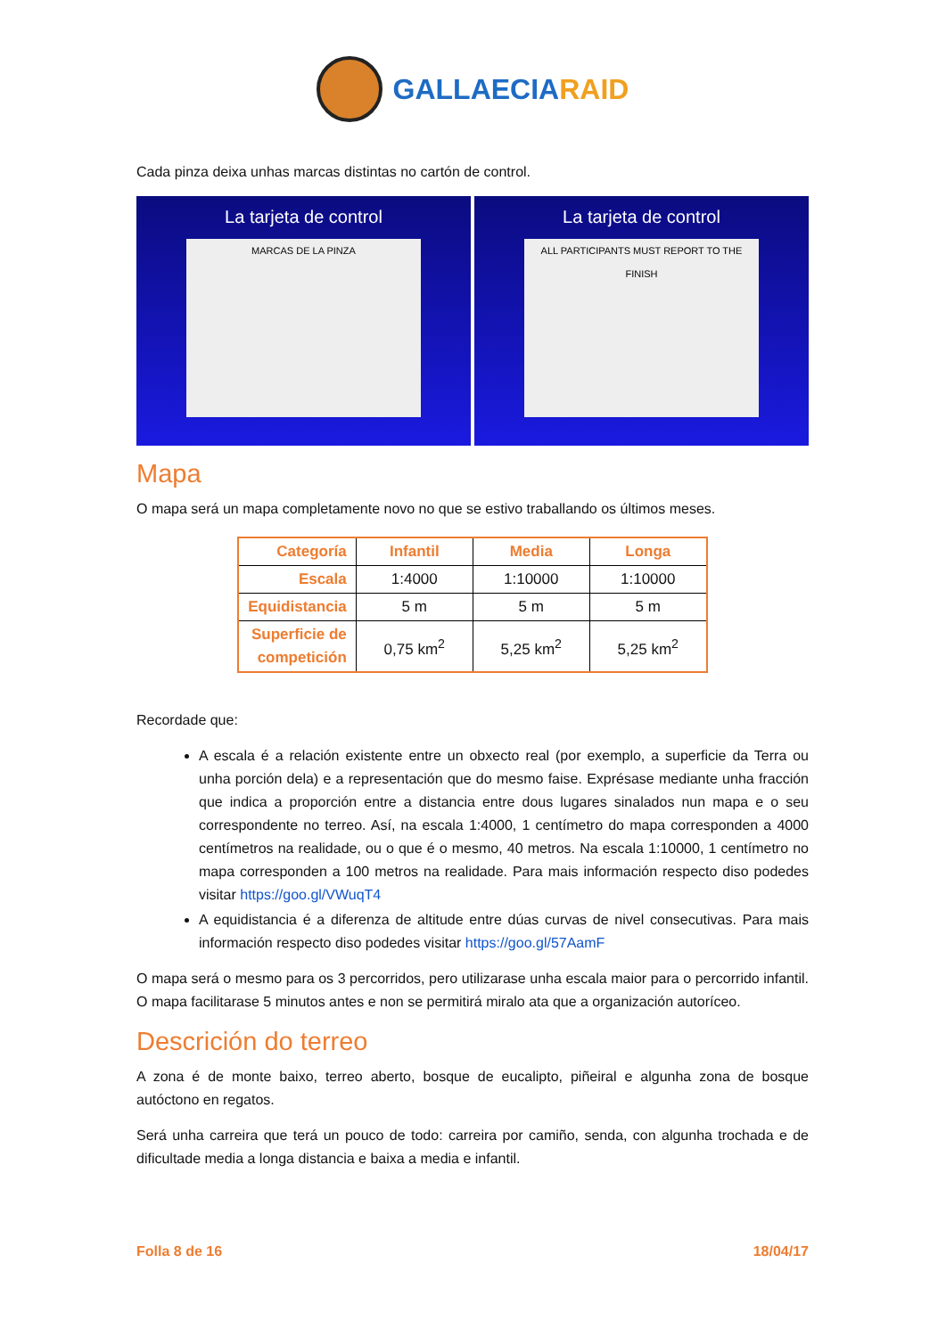GALLAECIARAID
Cada pinza deixa unhas marcas distintas no cartón de control.
La tarjeta de control
MARCAS DE LA PINZA
La tarjeta de control
ALL PARTICIPANTS MUST REPORT TO THE FINISH
Mapa
O mapa será un mapa completamente novo no que se estivo traballando os últimos meses.
| Categoría | Infantil | Media | Longa |
| --- | --- | --- | --- |
| Escala | 1:4000 | 1:10000 | 1:10000 |
| Equidistancia | 5 m | 5 m | 5 m |
| Superficie de competición | 0,75 km<sup>2</sup> | 5,25 km<sup>2</sup> | 5,25 km<sup>2</sup> |
Recordade que:
A escala é a relación existente entre un obxecto real (por exemplo, a superficie da Terra ou unha porción dela) e a representación que do mesmo faise. Exprésase mediante unha fracción que indica a proporción entre a distancia entre dous lugares sinalados nun mapa e o seu correspondente no terreo. Así, na escala 1:4000, 1 centímetro do mapa corresponden a 4000 centímetros na realidade, ou o que é o mesmo, 40 metros. Na escala 1:10000, 1 centímetro no mapa corresponden a 100 metros na realidade. Para mais información respecto diso podedes visitar https://goo.gl/VWuqT4
A equidistancia é a diferenza de altitude entre dúas curvas de nivel consecutivas. Para mais información respecto diso podedes visitar https://goo.gl/57AamF
O mapa será o mesmo para os 3 percorridos, pero utilizarase unha escala maior para o percorrido infantil. O mapa facilitarase 5 minutos antes e non se permitirá miralo ata que a organización autoríceo.
Descrición do terreo
A zona é de monte baixo, terreo aberto, bosque de eucalipto, piñeiral e algunha zona de bosque autóctono en regatos.
Será unha carreira que terá un pouco de todo: carreira por camiño, senda, con algunha trochada e de dificultade media a longa distancia e baixa a media e infantil.
Folla 8 de 16 18/04/17